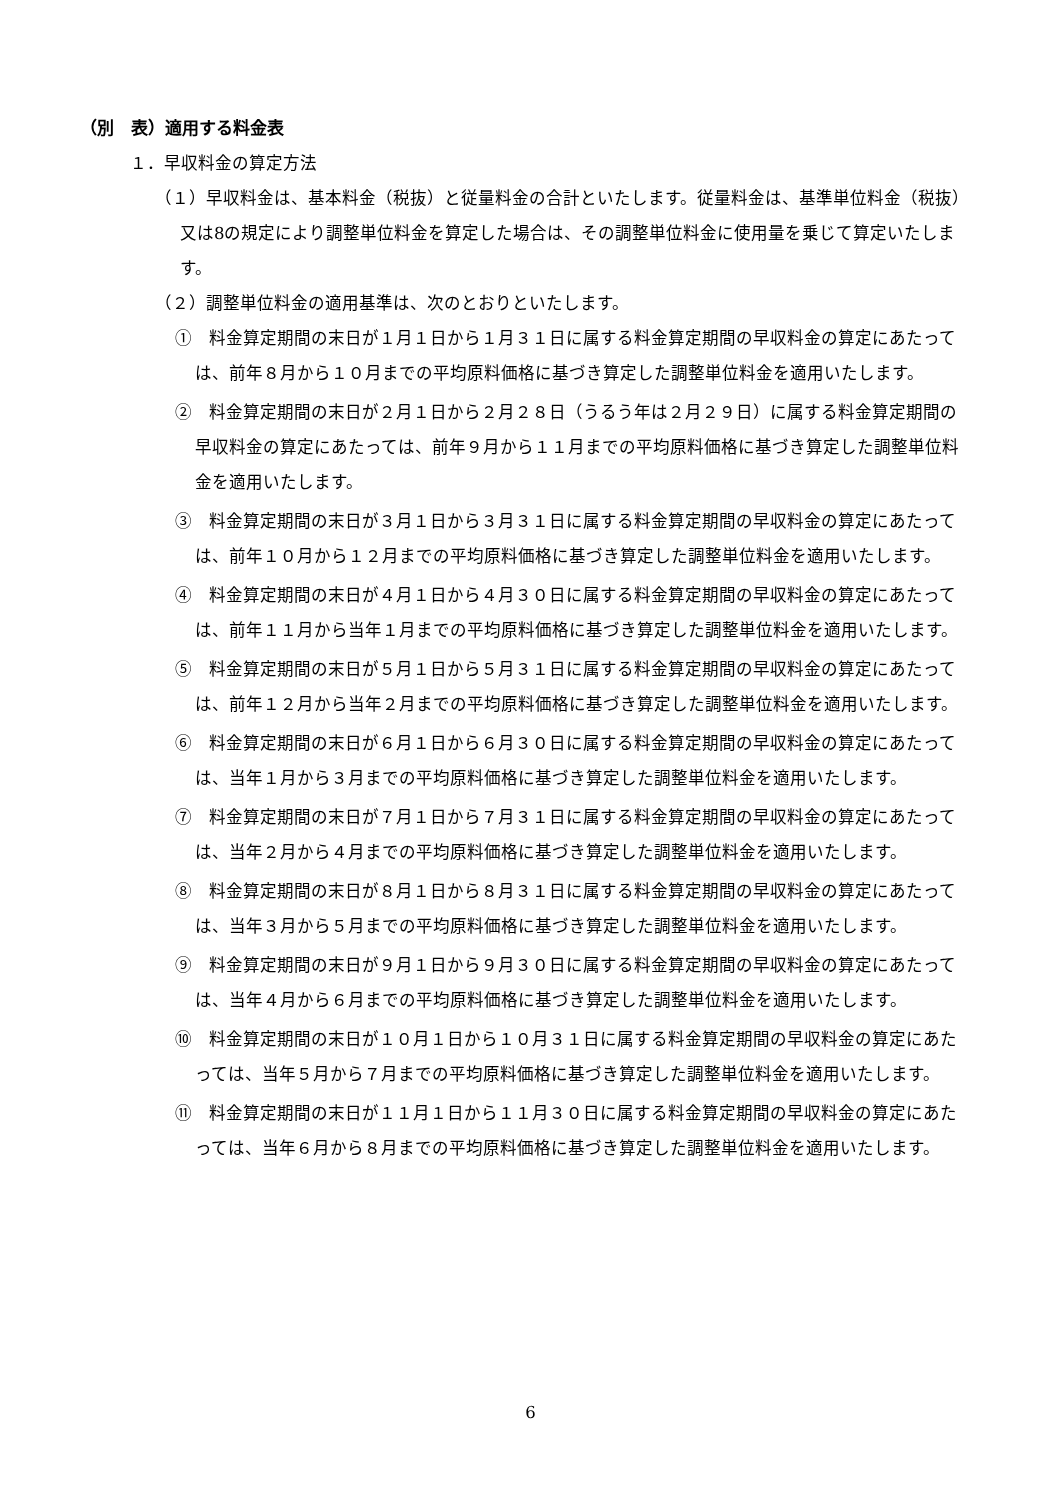（別　表）適用する料金表
１．早収料金の算定方法
（１）早収料金は、基本料金（税抜）と従量料金の合計といたします。従量料金は、基準単位料金（税抜）又は8の規定により調整単位料金を算定した場合は、その調整単位料金に使用量を乗じて算定いたします。
（２）調整単位料金の適用基準は、次のとおりといたします。
①　料金算定期間の末日が１月１日から１月３１日に属する料金算定期間の早収料金の算定にあたっては、前年８月から１０月までの平均原料価格に基づき算定した調整単位料金を適用いたします。
②　料金算定期間の末日が２月１日から２月２８日（うるう年は２月２９日）に属する料金算定期間の早収料金の算定にあたっては、前年９月から１１月までの平均原料価格に基づき算定した調整単位料金を適用いたします。
③　料金算定期間の末日が３月１日から３月３１日に属する料金算定期間の早収料金の算定にあたっては、前年１０月から１２月までの平均原料価格に基づき算定した調整単位料金を適用いたします。
④　料金算定期間の末日が４月１日から４月３０日に属する料金算定期間の早収料金の算定にあたっては、前年１１月から当年１月までの平均原料価格に基づき算定した調整単位料金を適用いたします。
⑤　料金算定期間の末日が５月１日から５月３１日に属する料金算定期間の早収料金の算定にあたっては、前年１２月から当年２月までの平均原料価格に基づき算定した調整単位料金を適用いたします。
⑥　料金算定期間の末日が６月１日から６月３０日に属する料金算定期間の早収料金の算定にあたっては、当年１月から３月までの平均原料価格に基づき算定した調整単位料金を適用いたします。
⑦　料金算定期間の末日が７月１日から７月３１日に属する料金算定期間の早収料金の算定にあたっては、当年２月から４月までの平均原料価格に基づき算定した調整単位料金を適用いたします。
⑧　料金算定期間の末日が８月１日から８月３１日に属する料金算定期間の早収料金の算定にあたっては、当年３月から５月までの平均原料価格に基づき算定した調整単位料金を適用いたします。
⑨　料金算定期間の末日が９月１日から９月３０日に属する料金算定期間の早収料金の算定にあたっては、当年４月から６月までの平均原料価格に基づき算定した調整単位料金を適用いたします。
⑩　料金算定期間の末日が１０月１日から１０月３１日に属する料金算定期間の早収料金の算定にあたっては、当年５月から７月までの平均原料価格に基づき算定した調整単位料金を適用いたします。
⑪　料金算定期間の末日が１１月１日から１１月３０日に属する料金算定期間の早収料金の算定にあたっては、当年６月から８月までの平均原料価格に基づき算定した調整単位料金を適用いたします。
6